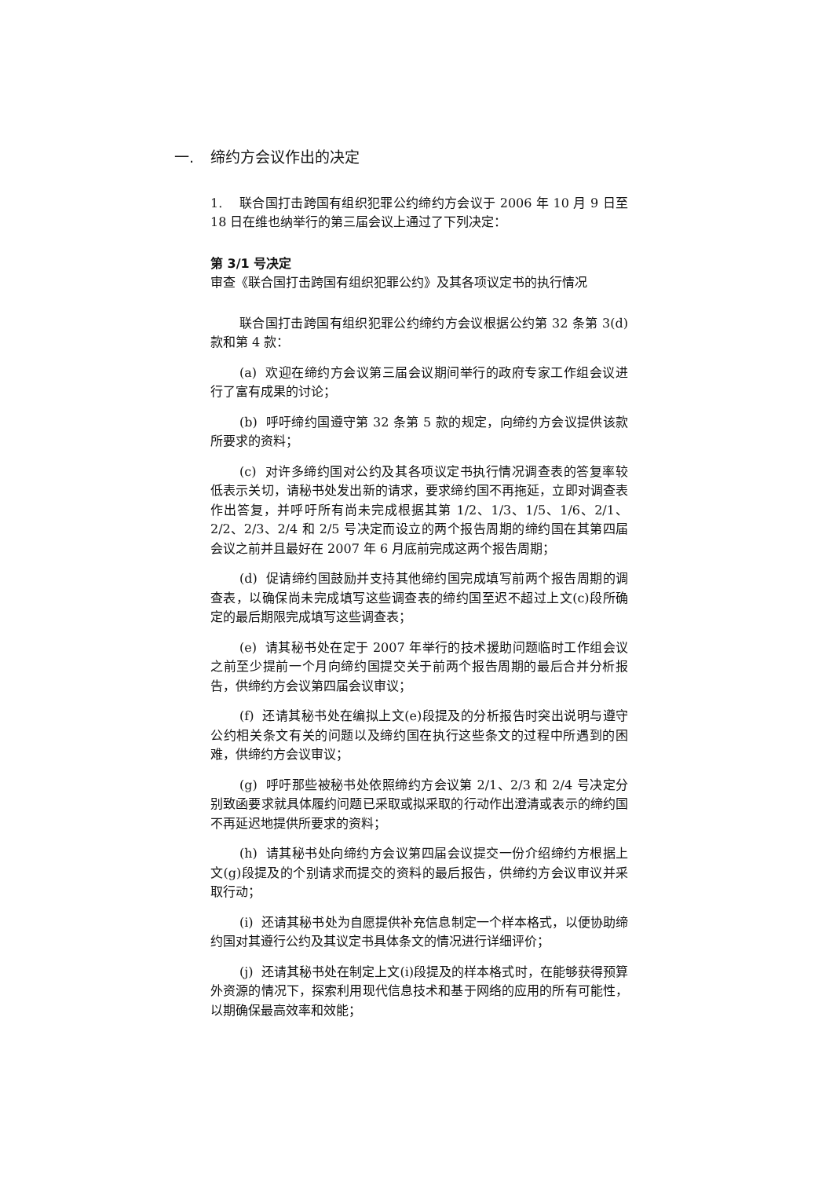一. 缔约方会议作出的决定
1. 联合国打击跨国有组织犯罪公约缔约方会议于 2006 年 10 月 9 日至 18 日在维也纳举行的第三届会议上通过了下列决定：
第 3/1 号决定
审查《联合国打击跨国有组织犯罪公约》及其各项议定书的执行情况
联合国打击跨国有组织犯罪公约缔约方会议根据公约第 32 条第 3(d)款和第 4 款：
(a) 欢迎在缔约方会议第三届会议期间举行的政府专家工作组会议进行了富有成果的讨论；
(b) 呼吁缔约国遵守第 32 条第 5 款的规定，向缔约方会议提供该款所要求的资料；
(c) 对许多缔约国对公约及其各项议定书执行情况调查表的答复率较低表示关切，请秘书处发出新的请求，要求缔约国不再拖延，立即对调查表作出答复，并呼吁所有尚未完成根据其第 1/2、1/3、1/5、1/6、2/1、2/2、2/3、2/4 和 2/5 号决定而设立的两个报告周期的缔约国在其第四届会议之前并且最好在 2007 年 6 月底前完成这两个报告周期；
(d) 促请缔约国鼓励并支持其他缔约国完成填写前两个报告周期的调查表，以确保尚未完成填写这些调查表的缔约国至迟不超过上文(c)段所确定的最后期限完成填写这些调查表；
(e) 请其秘书处在定于 2007 年举行的技术援助问题临时工作组会议之前至少提前一个月向缔约国提交关于前两个报告周期的最后合并分析报告，供缔约方会议第四届会议审议；
(f) 还请其秘书处在编拟上文(e)段提及的分析报告时突出说明与遵守公约相关条文有关的问题以及缔约国在执行这些条文的过程中所遇到的困难，供缔约方会议审议；
(g) 呼吁那些被秘书处依照缔约方会议第 2/1、2/3 和 2/4 号决定分别致函要求就具体履约问题已采取或拟采取的行动作出澄清或表示的缔约国不再延迟地提供所要求的资料；
(h) 请其秘书处向缔约方会议第四届会议提交一份介绍缔约方根据上文(g)段提及的个别请求而提交的资料的最后报告，供缔约方会议审议并采取行动；
(i) 还请其秘书处为自愿提供补充信息制定一个样本格式，以便协助缔约国对其遵行公约及其议定书具体条文的情况进行详细评价；
(j) 还请其秘书处在制定上文(i)段提及的样本格式时，在能够获得预算外资源的情况下，探索利用现代信息技术和基于网络的应用的所有可能性，以期确保最高效率和效能；